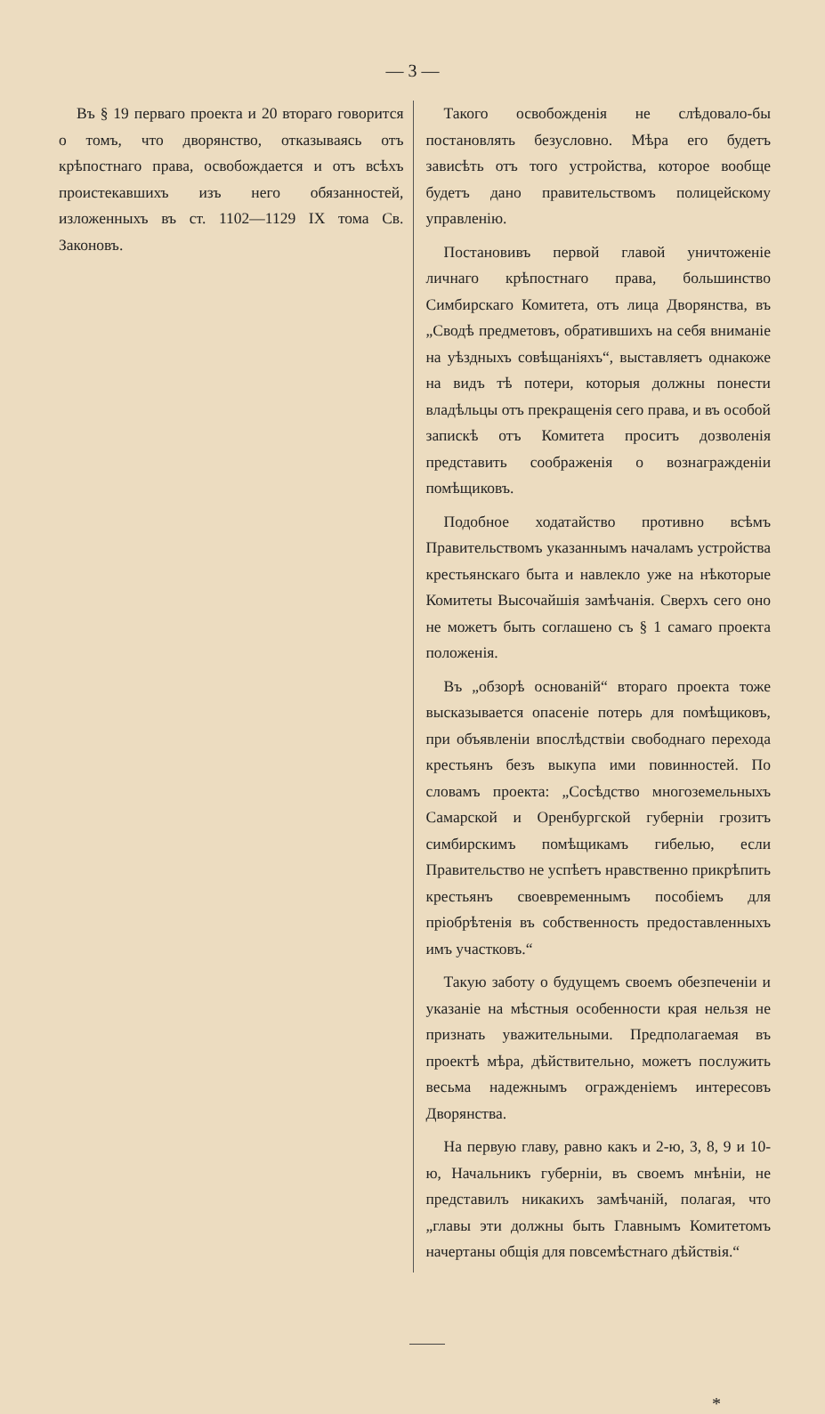— 3 —
Въ § 19 перваго проекта и 20 втораго говорится о томъ, что дворянство, отказываясь отъ крѣпостнаго права, освобождается и отъ всѣхъ проистекавшихъ изъ него обязанностей, изложенныхъ въ ст. 1102—1129 IX тома Св. Законовъ.
Такого освобожденія не слѣдовало-бы постановлять безусловно. Мѣра его будетъ зависѣть отъ того устройства, которое вообще будетъ дано правительствомъ полицейскому управленію.
Постановивъ первой главой уничтоженіе личнаго крѣпостнаго права, большинство Симбирскаго Комитета, отъ лица Дворянства, въ „Сводѣ предметовъ, обратившихъ на себя вниманіе на уѣздныхъ совѣщаніяхъ“, выставляетъ однакоже на видъ тѣ потери, которыя должны понести владѣльцы отъ прекращенія сего права, и въ особой запискѣ отъ Комитета проситъ дозволенія представить соображенія о вознагражденіи помѣщиковъ.
Подобное ходатайство противно всѣмъ Правительствомъ указаннымъ началамъ устройства крестьянскаго быта и навлекло уже на нѣкоторые Комитеты Высочайшія замѣчанія. Сверхъ сего оно не можетъ быть соглашено съ § 1 самаго проекта положенія.
Въ „обзорѣ основаній“ втораго проекта тоже высказывается опасеніе потерь для помѣщиковъ, при объявленіи впослѣдствіи свободнаго перехода крестьянъ безъ выкупа ими повинностей. По словамъ проекта: „Сосѣдство многоземельныхъ Самарской и Оренбургской губерніи грозитъ симбирскимъ помѣщикамъ гибелью, если Правительство не успѣетъ нравственно прикрѣпить крестьянъ своевременнымъ пособіемъ для пріобрѣтенія въ собственность предоставленныхъ имъ участковъ.“
Такую заботу о будущемъ своемъ обезпеченіи и указаніе на мѣстныя особенности края нельзя не признать уважительными. Предполагаемая въ проектѣ мѣра, дѣйствительно, можетъ послужить весьма надежнымъ огражденіемъ интересовъ Дворянства.
На первую главу, равно какъ и 2-ю, 3, 8, 9 и 10-ю, Начальникъ губерніи, въ своемъ мнѣніи, не представилъ никакихъ замѣчаній, полагая, что „главы эти должны быть Главнымъ Комитетомъ начертаны общія для повсемѣстнаго дѣйствія.“
*